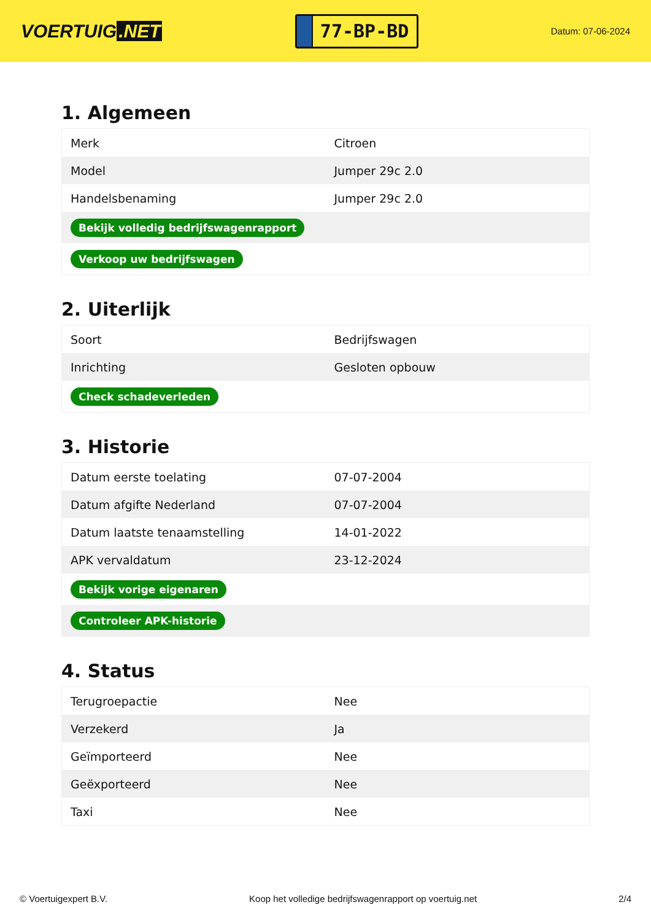VOERTUIG.NET
77-BP-BD
Datum: 07-06-2024
1. Algemeen
| Merk | Citroen |
| Model | Jumper 29c 2.0 |
| Handelsbenaming | Jumper 29c 2.0 |
| Bekijk volledig bedrijfswagenrapport | |
| Verkoop uw bedrijfswagen | |
2. Uiterlijk
| Soort | Bedrijfswagen |
| Inrichting | Gesloten opbouw |
| Check schadeverleden | |
3. Historie
| Datum eerste toelating | 07-07-2004 |
| Datum afgifte Nederland | 07-07-2004 |
| Datum laatste tenaamstelling | 14-01-2022 |
| APK vervaldatum | 23-12-2024 |
| Bekijk vorige eigenaren | |
| Controleer APK-historie | |
4. Status
| Terugroepactie | Nee |
| Verzekerd | Ja |
| Geïmporteerd | Nee |
| Geëxporteerd | Nee |
| Taxi | Nee |
© Voertuigexpert B.V. Koop het volledige bedrijfswagenrapport op voertuig.net 2/4